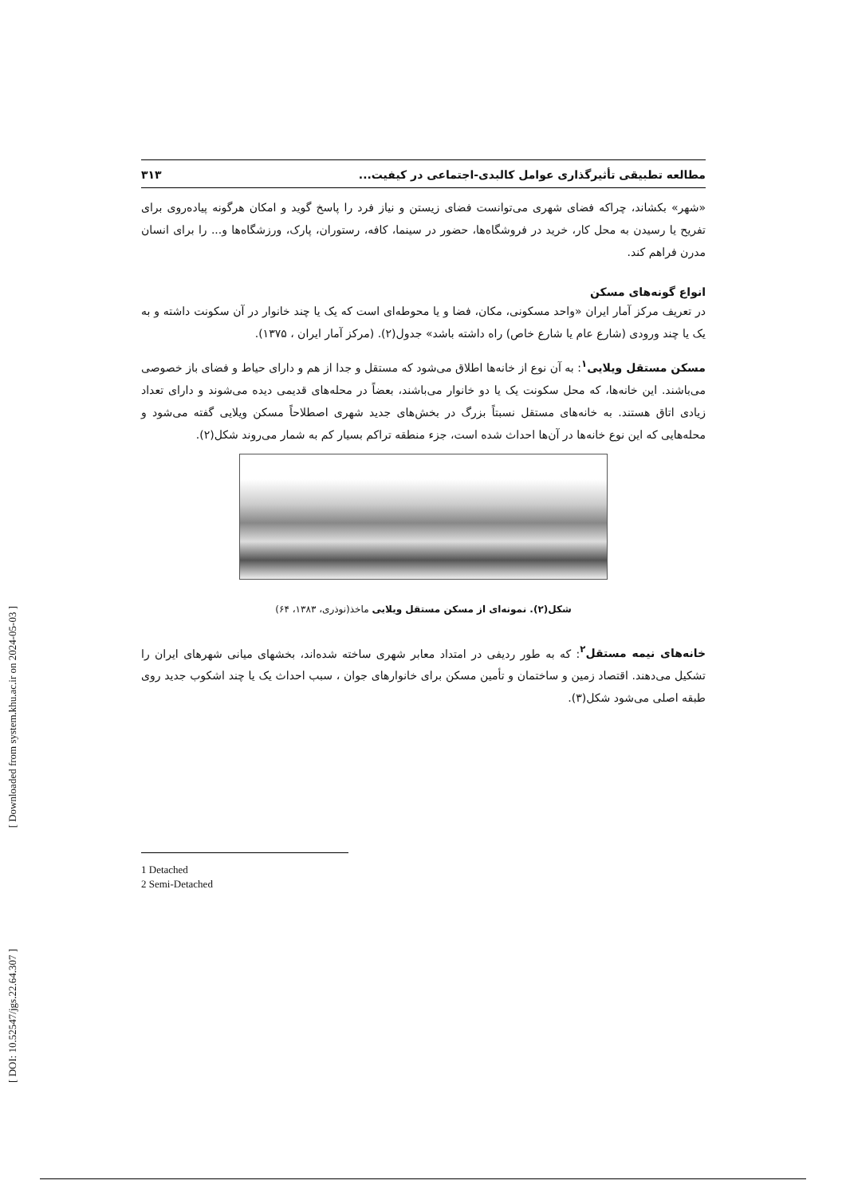[ Downloaded from system.khu.ac.ir on 2024-05-03 ]
[ DOI: 10.52547/jgs.22.64.307 ]
مطالعه تطبیقی تأثیرگذاری عوامل کالبدی-اجتماعی در کیفیت... ۳۱۳
«شهر» بکشاند، چراکه فضای شهری می‌توانست فضای زیستن و نیاز فرد را پاسخ گوید و امکان هرگونه پیاده‌روی برای تفریح یا رسیدن به محل کار، خرید در فروشگاه‌ها، حضور در سینما، کافه، رستوران، پارک، ورزشگاه‌ها و... را برای انسان مدرن فراهم کند.
انواع گونه‌های مسکن
در تعریف مرکز آمار ایران «واحد مسکونی، مکان، فضا و یا محوطه‌ای است که یک یا چند خانوار در آن سکونت داشته و به یک یا چند ورودی (شارع عام یا شارع خاص) راه داشته باشد» جدول(۲). (مرکز آمار ایران ، ۱۳۷۵).
مسکن مستقل ویلایی<sup>۱</sup>: به آن نوع از خانه‌ها اطلاق می‌شود که مستقل و جدا از هم و دارای حیاط و فضای باز خصوصی می‌باشند. این خانه‌ها، که محل سکونت یک یا دو خانوار می‌باشند، بعضاً در محله‌های قدیمی دیده می‌شوند و دارای تعداد زیادی اتاق هستند. به خانه‌های مستقل نسبتاً بزرگ در بخش‌های جدید شهری اصطلاحاً مسکن ویلایی گفته می‌شود و محله‌هایی که این نوع خانه‌ها در آن‌ها احداث شده است، جزء منطقه تراکم بسیار کم به شمار می‌روند شکل(۲).
شکل(۲). نمونه‌ای از مسکن مستقل ویلایی ماخذ(نوذری، ۱۳۸۳، ۶۴)
خانه‌های نیمه مستقل<sup>۲</sup>: که به طور ردیفی در امتداد معابر شهری ساخته شده‌اند، بخشهای میانی شهرهای ایران را تشکیل می‌دهند. اقتصاد زمین و ساختمان و تأمین مسکن برای خانوارهای جوان ، سبب احداث یک یا چند اشکوب جدید روی طبقه اصلی می‌شود شکل(۳).
1 Detached
2 Semi-Detached